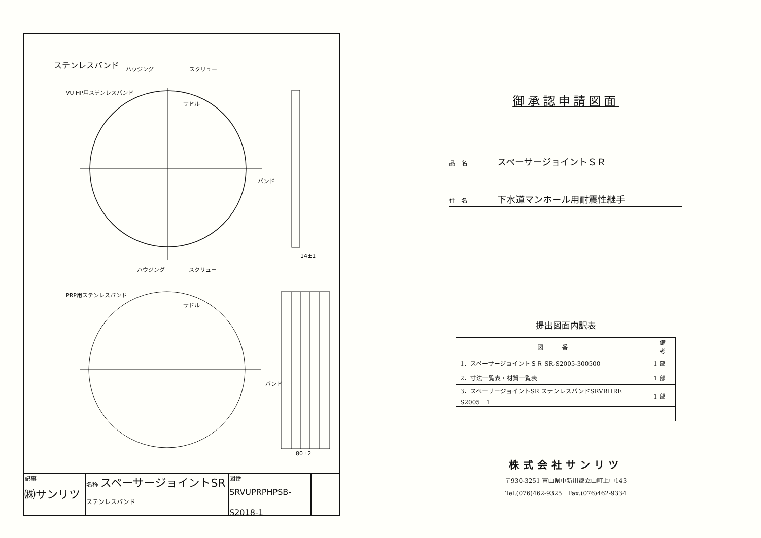ステンレスバンド ハウジング スクリュー
VU HP用ステンレスバンド
サドル
バンド
14±1
ハウジング スクリュー
PRP用ステンレスバンド
サドル
バンド
80±2
記事
㈱サンリツ
名称 スペーサージョイントSR
ステンレスバンド
図番
SRVUPRPHPSB-S2018-1
御承認申請図面
品　名 スペーサージョイントＳＲ
件　名 下水道マンホール用耐震性継手
提出図面内訳表
| 図 番 | 備 考 |
| --- | --- |
| 1．スペーサージョイントＳＲ SR-S2005-300500 | 1 部 |
| 2．寸法一覧表・材質一覧表 | 1 部 |
| 3．スペーサージョイントSR ステンレスバンドSRVRHRE－S2005－1 | 1 部 |
株式会社サンリツ
〒930-3251 富山県中新川郡立山町上中143
Tel.(076)462-9325　Fax.(076)462-9334